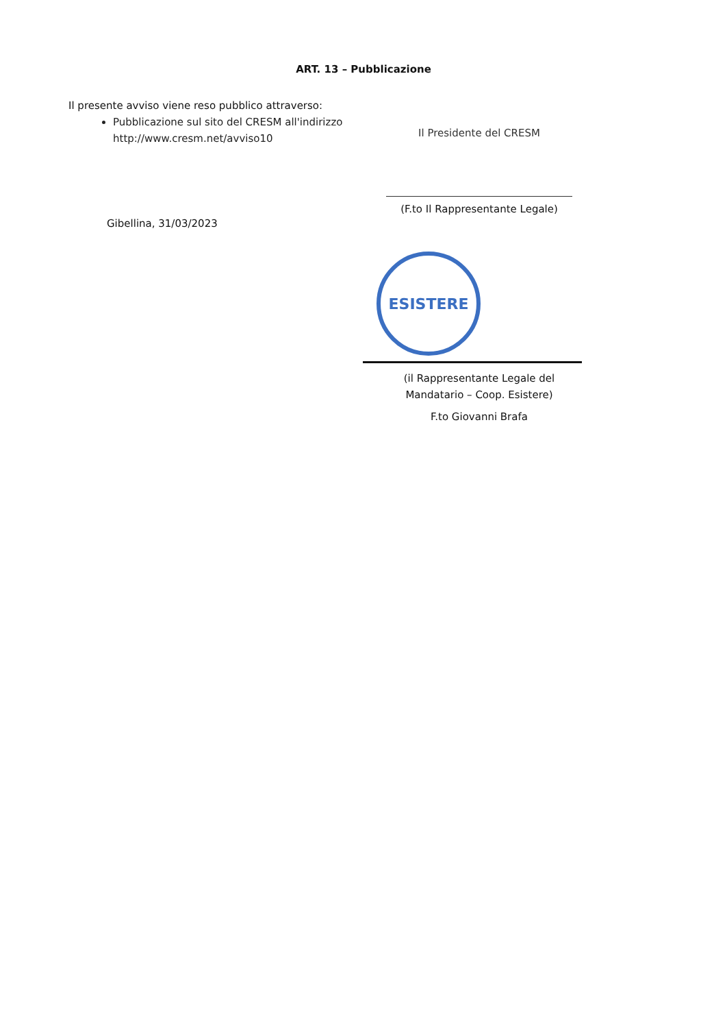ART. 13 – Pubblicazione
Il presente avviso viene reso pubblico attraverso:
Pubblicazione sul sito del CRESM all'indirizzo http://www.cresm.net/avviso10
Gibellina, 31/03/2023
Il Presidente del CRESM
(F.to Il Rappresentante Legale)
ESISTERE
(il Rappresentante Legale del Mandatario – Coop. Esistere)
F.to Giovanni Brafa